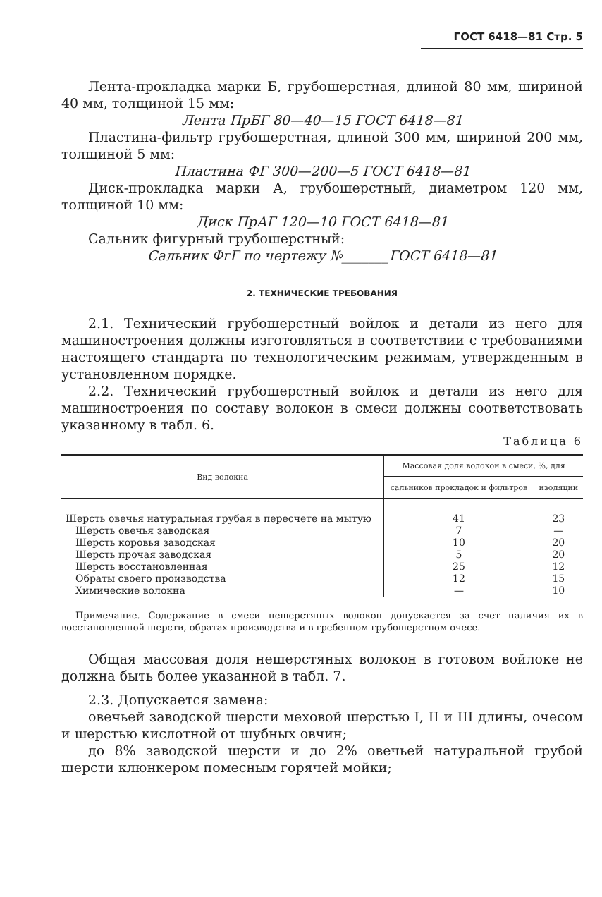ГОСТ 6418—81 Стр. 5
Лента-прокладка марки Б, грубошерстная, длиной 80 мм, шириной 40 мм, толщиной 15 мм:
Лента ПрБГ 80—40—15 ГОСТ 6418—81
Пластина-фильтр грубошерстная, длиной 300 мм, шириной 200 мм, толщиной 5 мм:
Пластина ФГ 300—200—5 ГОСТ 6418—81
Диск-прокладка марки А, грубошерстный, диаметром 120 мм, толщиной 10 мм:
Диск ПрАГ 120—10 ГОСТ 6418—81
Сальник фигурный грубошерстный:
Сальник ФгГ по чертежу №_______ГОСТ 6418—81
2. ТЕХНИЧЕСКИЕ ТРЕБОВАНИЯ
2.1. Технический грубошерстный войлок и детали из него для машиностроения должны изготовляться в соответствии с требованиями настоящего стандарта по технологическим режимам, утвержденным в установленном порядке.
2.2. Технический грубошерстный войлок и детали из него для машиностроения по составу волокон в смеси должны соответствовать указанному в табл. 6.
Таблица 6
| Вид волокна | Массовая доля волокон в смеси, %, для | |
| --- | --- | --- |
| | сальников прокладок и фильтров | изоляции |
| Шерсть овечья натуральная грубая в пересчете на мытую | 41 | 23 |
| Шерсть овечья заводская | 7 | — |
| Шерсть коровья заводская | 10 | 20 |
| Шерсть прочая заводская | 5 | 20 |
| Шерсть восстановленная | 25 | 12 |
| Обраты своего производства | 12 | 15 |
| Химические волокна | — | 10 |
Примечание. Содержание в смеси нешерстяных волокон допускается за счет наличия их в восстановленной шерсти, обратах производства и в гребенном грубошерстном очесе.
Общая массовая доля нешерстяных волокон в готовом войлоке не должна быть более указанной в табл. 7.
2.3. Допускается замена:
овечьей заводской шерсти меховой шерстью I, II и III длины, очесом и шерстью кислотной от шубных овчин;
до 8% заводской шерсти и до 2% овечьей натуральной грубой шерсти клюнкером помесным горячей мойки;